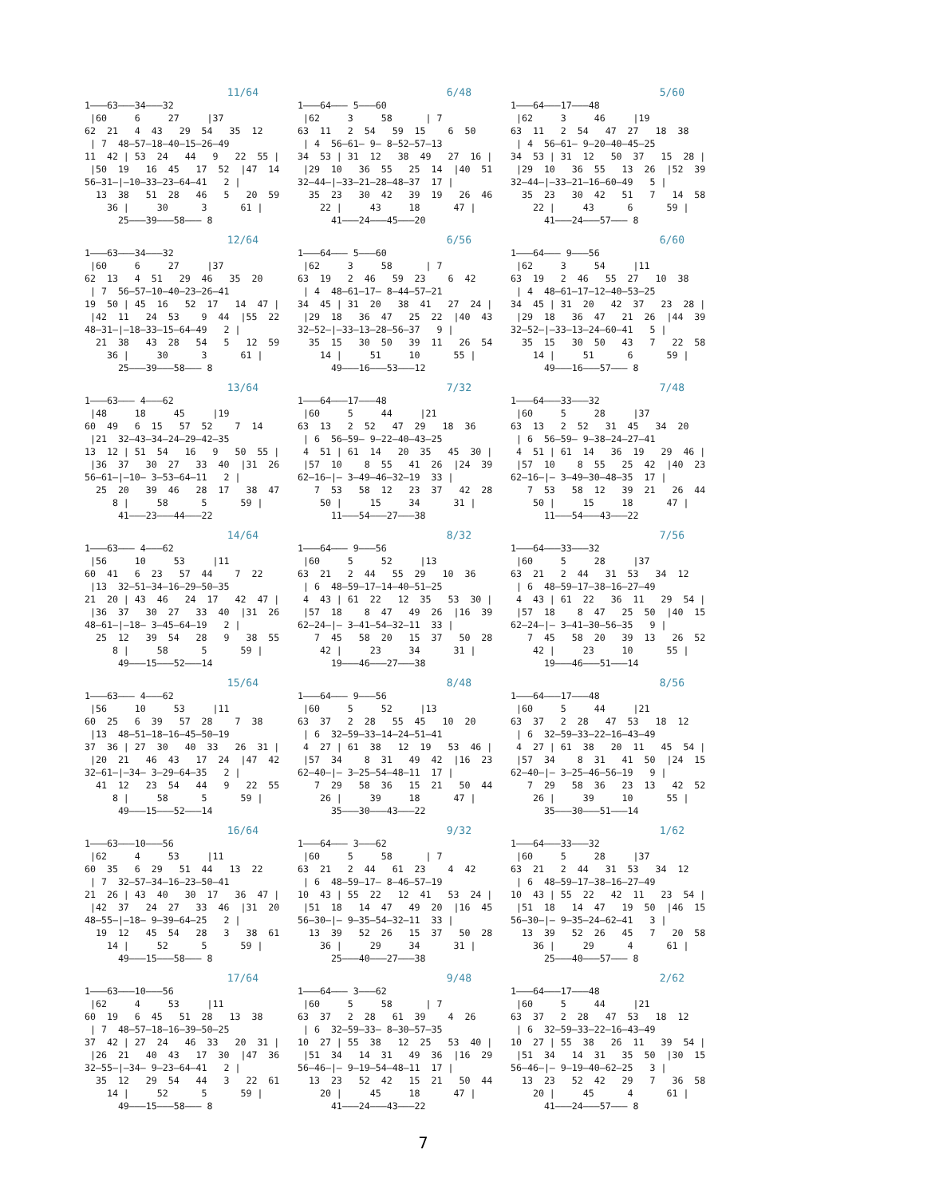11/64
1———63———34———32
 |60     6     27     |37
62  21   4  43   29  54   35  12
 | 7  48—57—18—40—15—26—49
11  42 | 53  24   44   9   22  55 |
 |50  19   16  45   17  52  |47  14
56—31—|—10—33—23—64—41   2 |
  13  38   51  28   46   5   20  59
    36 |     30      3      61 |
      25———39———58——— 8
6/48
1———64——— 5———60
 |62     3     58      | 7
63  11   2  54   59  15    6  50
 | 4  56—61— 9— 8—52—57—13
34  53 | 31  12   38  49   27  16 |
 |29  10   36  55   25  14  |40  51
32—44—|—33—21—28—48—37  17 |
  35  23   30  42   39  19   26  46
    22 |     43     18      47 |
      41———24———45———20
5/60
1———64———17———48
 |62     3     46     |19
63  11   2  54   47  27   18  38
 | 4  56—61— 9—20—40—45—25
34  53 | 31  12   50  37   15  28 |
 |29  10   36  55   13  26  |52  39
32—44—|—33—21—16—60—49   5 |
  35  23   30  42   51   7   14  58
    22 |     43      6      59 |
      41———24———57——— 8
12/64
1———63———34———32
 |60     6     27     |37
62  13   4  51   29  46   35  20
 | 7  56—57—10—40—23—26—41
19  50 | 45  16   52  17   14  47 |
 |42  11   24  53    9  44  |55  22
48—31—|—18—33—15—64—49   2 |
  21  38   43  28   54   5   12  59
    36 |     30      3      61 |
      25———39———58——— 8
6/56
1———64——— 5———60
 |62     3     58      | 7
63  19   2  46   59  23    6  42
 | 4  48—61—17— 8—44—57—21
34  45 | 31  20   38  41   27  24 |
 |29  18   36  47   25  22  |40  43
32—52—|—33—13—28—56—37   9 |
  35  15   30  50   39  11   26  54
    14 |     51     10      55 |
      49———16———53———12
6/60
1———64——— 9———56
 |62     3     54     |11
63  19   2  46   55  27   10  38
 | 4  48—61—17—12—40—53—25
34  45 | 31  20   42  37   23  28 |
 |29  18   36  47   21  26  |44  39
32—52—|—33—13—24—60—41   5 |
  35  15   30  50   43   7   22  58
    14 |     51      6      59 |
      49———16———57——— 8
13/64
1———63——— 4———62
 |48     18     45     |19
60  49   6  15   57  52    7  14
 |21  32—43—34—24—29—42—35
13  12 | 51  54   16   9   50  55 |
 |36  37   30  27   33  40  |31  26
56—61—|—10— 3—53—64—11   2 |
  25  20   39  46   28  17   38  47
     8 |     58      5      59 |
      41———23———44———22
7/32
1———64———17———48
 |60     5     44     |21
63  13   2  52   47  29   18  36
 | 6  56—59— 9—22—40—43—25
 4  51 | 61  14   20  35   45  30 |
 |57  10    8  55   41  26  |24  39
62—16—|— 3—49—46—32—19  33 |
   7  53   58  12   23  37   42  28
    50 |     15     34      31 |
      11———54———27———38
7/48
1———64———33———32
 |60     5     28     |37
63  13   2  52   31  45   34  20
 | 6  56—59— 9—38—24—27—41
 4  51 | 61  14   36  19   29  46 |
 |57  10    8  55   25  42  |40  23
62—16—|— 3—49—30—48—35  17 |
   7  53   58  12   39  21   26  44
    50 |     15     18      47 |
      11———54———43———22
14/64
1———63——— 4———62
 |56     10     53     |11
60  41   6  23   57  44    7  22
 |13  32—51—34—16—29—50—35
21  20 | 43  46   24  17   42  47 |
 |36  37   30  27   33  40  |31  26
48—61—|—18— 3—45—64—19   2 |
  25  12   39  54   28   9   38  55
     8 |     58      5      59 |
      49———15———52———14
8/32
1———64——— 9———56
 |60     5     52     |13
63  21   2  44   55  29   10  36
 | 6  48—59—17—14—40—51—25
 4  43 | 61  22   12  35   53  30 |
 |57  18    8  47   49  26  |16  39
62—24—|— 3—41—54—32—11  33 |
   7  45   58  20   15  37   50  28
    42 |     23     34      31 |
      19———46———27———38
7/56
1———64———33———32
 |60     5     28     |37
63  21   2  44   31  53   34  12
 | 6  48—59—17—38—16—27—49
 4  43 | 61  22   36  11   29  54 |
 |57  18    8  47   25  50  |40  15
62—24—|— 3—41—30—56—35   9 |
   7  45   58  20   39  13   26  52
    42 |     23     10      55 |
      19———46———51———14
15/64
1———63——— 4———62
 |56     10     53     |11
60  25   6  39   57  28    7  38
 |13  48—51—18—16—45—50—19
37  36 | 27  30   40  33   26  31 |
 |20  21   46  43   17  24  |47  42
32—61—|—34— 3—29—64—35   2 |
  41  12   23  54   44   9   22  55
     8 |     58      5      59 |
      49———15———52———14
8/48
1———64——— 9———56
 |60     5     52     |13
63  37   2  28   55  45   10  20
 | 6  32—59—33—14—24—51—41
 4  27 | 61  38   12  19   53  46 |
 |57  34    8  31   49  42  |16  23
62—40—|— 3—25—54—48—11  17 |
   7  29   58  36   15  21   50  44
    26 |     39     18      47 |
      35———30———43———22
8/56
1———64———17———48
 |60     5     44     |21
63  37   2  28   47  53   18  12
 | 6  32—59—33—22—16—43—49
 4  27 | 61  38   20  11   45  54 |
 |57  34    8  31   41  50  |24  15
62—40—|— 3—25—46—56—19   9 |
   7  29   58  36   23  13   42  52
    26 |     39     10      55 |
      35———30———51———14
16/64
1———63———10———56
 |62     4     53     |11
60  35   6  29   51  44   13  22
 | 7  32—57—34—16—23—50—41
21  26 | 43  40   30  17   36  47 |
 |42  37   24  27   33  46  |31  20
48—55—|—18— 9—39—64—25   2 |
  19  12   45  54   28   3   38  61
    14 |     52      5      59 |
      49———15———58——— 8
9/32
1———64——— 3———62
 |60     5     58      | 7
63  21   2  44   61  23    4  42
 | 6  48—59—17— 8—46—57—19
10  43 | 55  22   12  41   53  24 |
 |51  18   14  47   49  20  |16  45
56—30—|— 9—35—54—32—11  33 |
  13  39   52  26   15  37   50  28
    36 |     29     34      31 |
      25———40———27———38
1/62
1———64———33———32
 |60     5     28     |37
63  21   2  44   31  53   34  12
 | 6  48—59—17—38—16—27—49
10  43 | 55  22   42  11   23  54 |
 |51  18   14  47   19  50  |46  15
56—30—|— 9—35—24—62—41   3 |
  13  39   52  26   45   7   20  58
    36 |     29      4      61 |
      25———40———57——— 8
17/64
1———63———10———56
 |62     4     53     |11
60  19   6  45   51  28   13  38
 | 7  48—57—18—16—39—50—25
37  42 | 27  24   46  33   20  31 |
 |26  21   40  43   17  30  |47  36
32—55—|—34— 9—23—64—41   2 |
  35  12   29  54   44   3   22  61
    14 |     52      5      59 |
      49———15———58——— 8
9/48
1———64——— 3———62
 |60     5     58      | 7
63  37   2  28   61  39    4  26
 | 6  32—59—33— 8—30—57—35
10  27 | 55  38   12  25   53  40 |
 |51  34   14  31   49  36  |16  29
56—46—|— 9—19—54—48—11  17 |
  13  23   52  42   15  21   50  44
    20 |     45     18      47 |
      41———24———43———22
2/62
1———64———17———48
 |60     5     44     |21
63  37   2  28   47  53   18  12
 | 6  32—59—33—22—16—43—49
10  27 | 55  38   26  11   39  54 |
 |51  34   14  31   35  50  |30  15
56—46—|— 9—19—40—62—25   3 |
  13  23   52  42   29   7   36  58
    20 |     45      4      61 |
      41———24———57——— 8
7